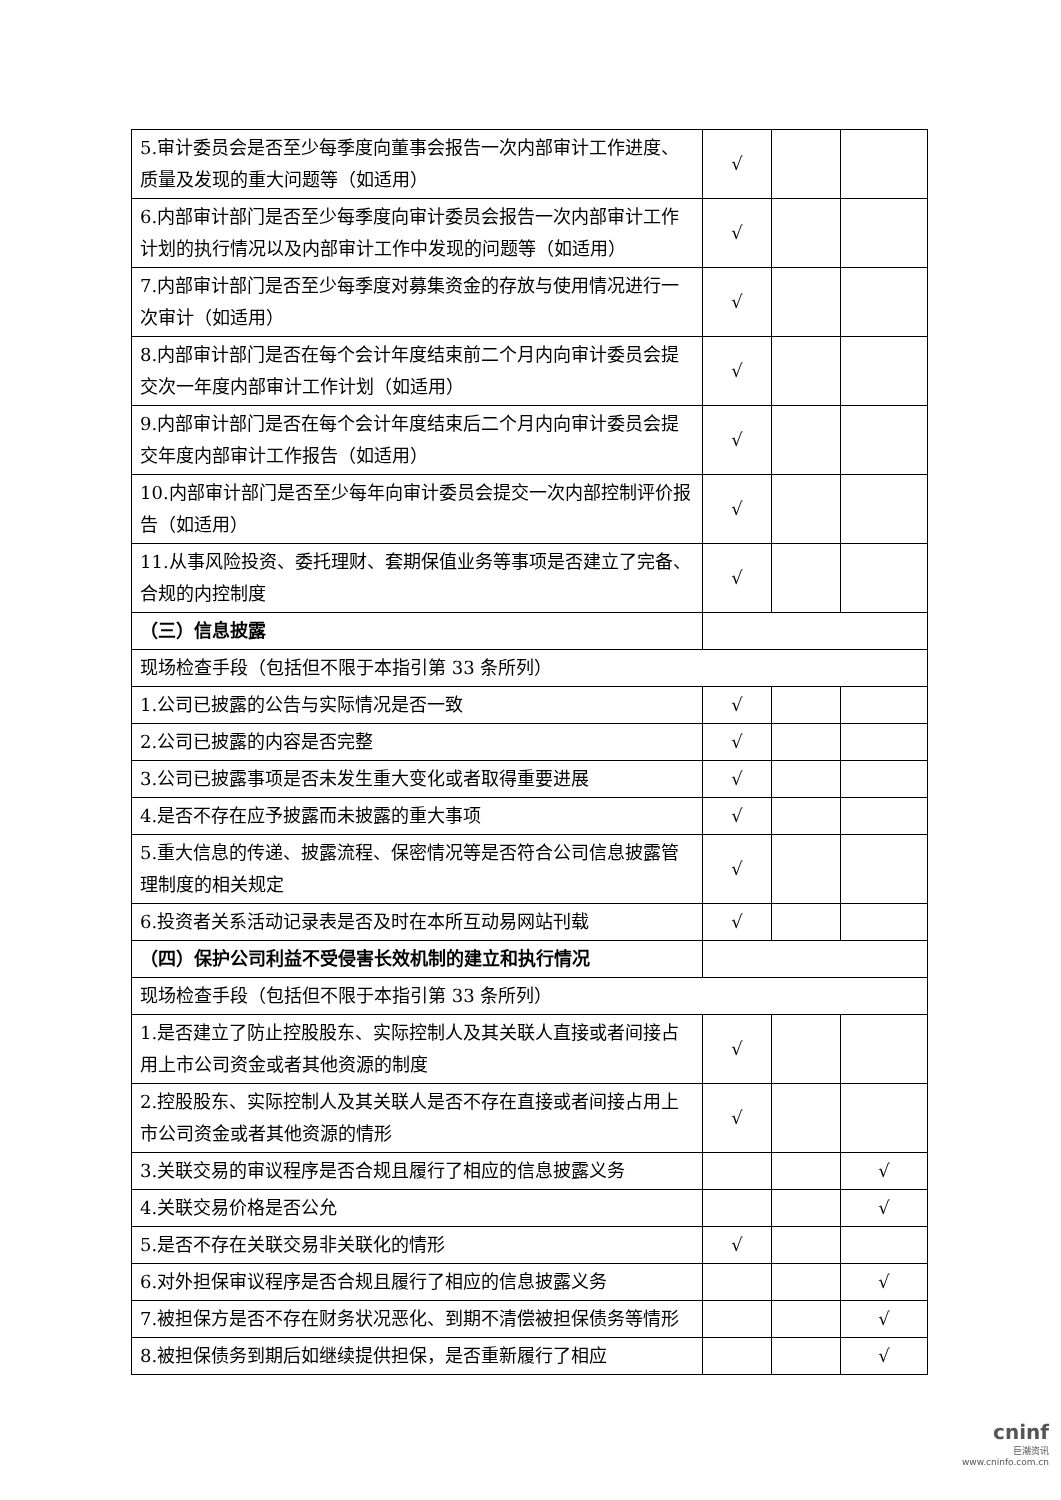| 5.审计委员会是否至少每季度向董事会报告一次内部审计工作进度、质量及发现的重大问题等（如适用） | √ | | |
| 6.内部审计部门是否至少每季度向审计委员会报告一次内部审计工作计划的执行情况以及内部审计工作中发现的问题等（如适用） | √ | | |
| 7.内部审计部门是否至少每季度对募集资金的存放与使用情况进行一次审计（如适用） | √ | | |
| 8.内部审计部门是否在每个会计年度结束前二个月内向审计委员会提交次一年度内部审计工作计划（如适用） | √ | | |
| 9.内部审计部门是否在每个会计年度结束后二个月内向审计委员会提交年度内部审计工作报告（如适用） | √ | | |
| 10.内部审计部门是否至少每年向审计委员会提交一次内部控制评价报告（如适用） | √ | | |
| 11.从事风险投资、委托理财、套期保值业务等事项是否建立了完备、合规的内控制度 | √ | | |
| （三）信息披露 | | | |
| 现场检查手段（包括但不限于本指引第 33 条所列） | | | |
| 1.公司已披露的公告与实际情况是否一致 | √ | | |
| 2.公司已披露的内容是否完整 | √ | | |
| 3.公司已披露事项是否未发生重大变化或者取得重要进展 | √ | | |
| 4.是否不存在应予披露而未披露的重大事项 | √ | | |
| 5.重大信息的传递、披露流程、保密情况等是否符合公司信息披露管理制度的相关规定 | √ | | |
| 6.投资者关系活动记录表是否及时在本所互动易网站刊载 | √ | | |
| （四）保护公司利益不受侵害长效机制的建立和执行情况 | | | |
| 现场检查手段（包括但不限于本指引第 33 条所列） | | | |
| 1.是否建立了防止控股股东、实际控制人及其关联人直接或者间接占用上市公司资金或者其他资源的制度 | √ | | |
| 2.控股股东、实际控制人及其关联人是否不存在直接或者间接占用上市公司资金或者其他资源的情形 | √ | | |
| 3.关联交易的审议程序是否合规且履行了相应的信息披露义务 | | | √ |
| 4.关联交易价格是否公允 | | | √ |
| 5.是否不存在关联交易非关联化的情形 | √ | | |
| 6.对外担保审议程序是否合规且履行了相应的信息披露义务 | | | √ |
| 7.被担保方是否不存在财务状况恶化、到期不清偿被担保债务等情形 | | | √ |
| 8.被担保债务到期后如继续提供担保，是否重新履行了相应 | | | √ |
cninf
巨潮资讯
www.cninfo.com.cn